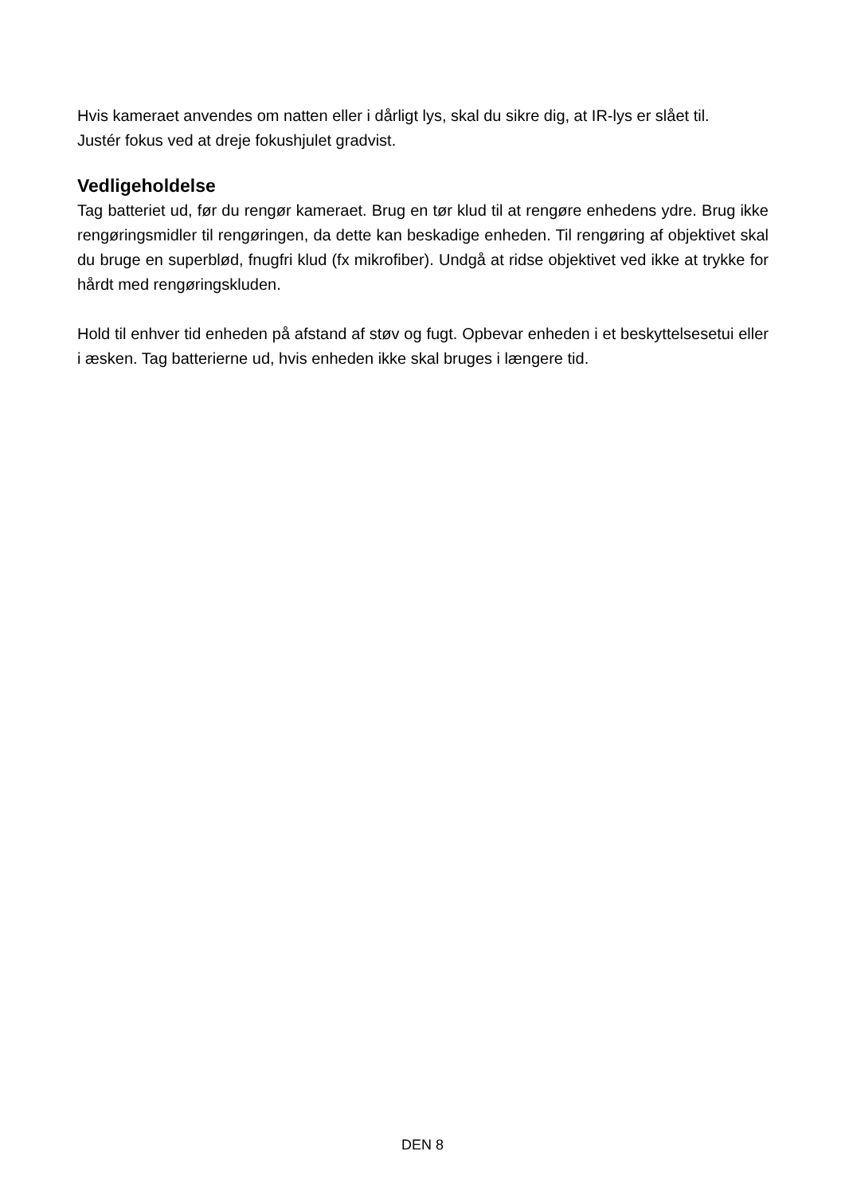Hvis kameraet anvendes om natten eller i dårligt lys, skal du sikre dig, at IR-lys er slået til.
Justér fokus ved at dreje fokushjulet gradvist.
Vedligeholdelse
Tag batteriet ud, før du rengør kameraet. Brug en tør klud til at rengøre enhedens ydre. Brug ikke rengøringsmidler til rengøringen, da dette kan beskadige enheden. Til rengøring af objektivet skal du bruge en superblød, fnugfri klud (fx mikrofiber). Undgå at ridse objektivet ved ikke at trykke for hårdt med rengøringskluden.
Hold til enhver tid enheden på afstand af støv og fugt. Opbevar enheden i et beskyttelsesetui eller i æsken. Tag batterierne ud, hvis enheden ikke skal bruges i længere tid.
DEN 8